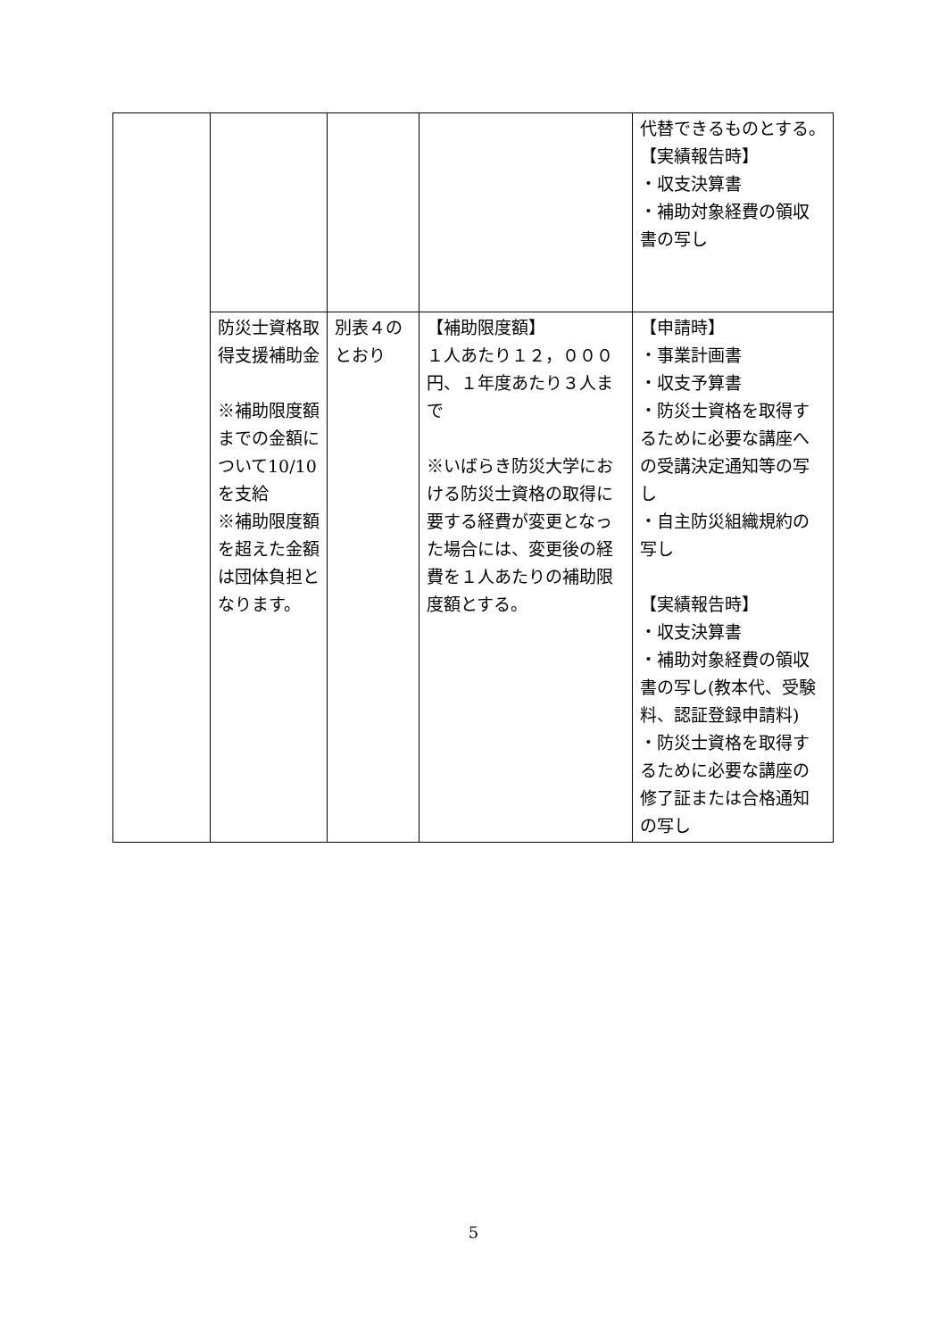| | | | | 代替できるものとする。 【実績報告時】 ・収支決算書 ・補助対象経費の領収書の写し |
| | 防災士資格取得支援補助金 ※補助限度額までの金額について10/10 を支給 ※補助限度額を超えた金額は団体負担となります。 | 別表４のとおり | 【補助限度額】 １人あたり１２，０００円、１年度あたり３人まで ※いばらき防災大学における防災士資格の取得に要する経費が変更となった場合には、変更後の経費を１人あたりの補助限度額とする。 | 【申請時】 ・事業計画書 ・収支予算書 ・防災士資格を取得するために必要な講座への受講決定通知等の写し ・自主防災組織規約の写し 【実績報告時】 ・収支決算書 ・補助対象経費の領収書の写し(教本代、受験料、認証登録申請料) ・防災士資格を取得するために必要な講座の修了証または合格通知の写し |
5